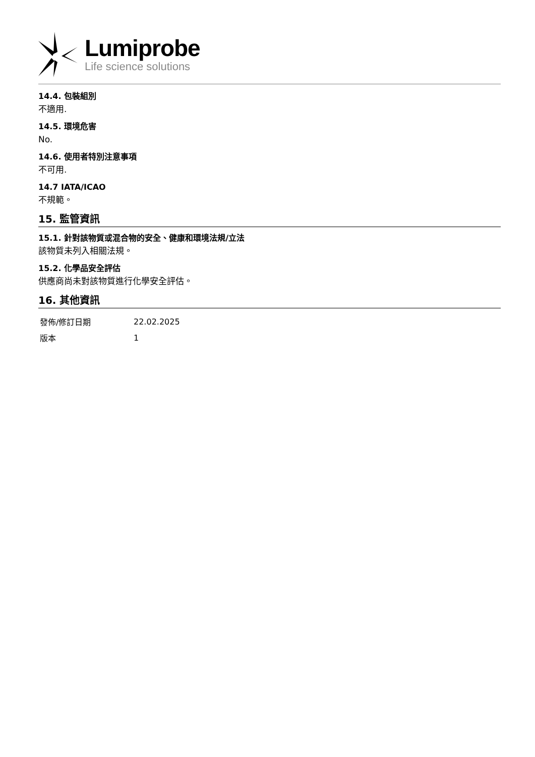Lumiprobe
Life science solutions
14.4. 包裝組別
不適用.
14.5. 環境危害
No.
14.6. 使用者特別注意事項
不可用.
14.7 IATA/ICAO
不規範。
15. 監管資訊
15.1. 針對該物質或混合物的安全、健康和環境法規/立法
該物質未列入相關法規。
15.2. 化學品安全評估
供應商尚未對該物質進行化學安全評估。
16. 其他資訊
| 發佈/修訂日期 | 22.02.2025 |
| 版本 | 1 |